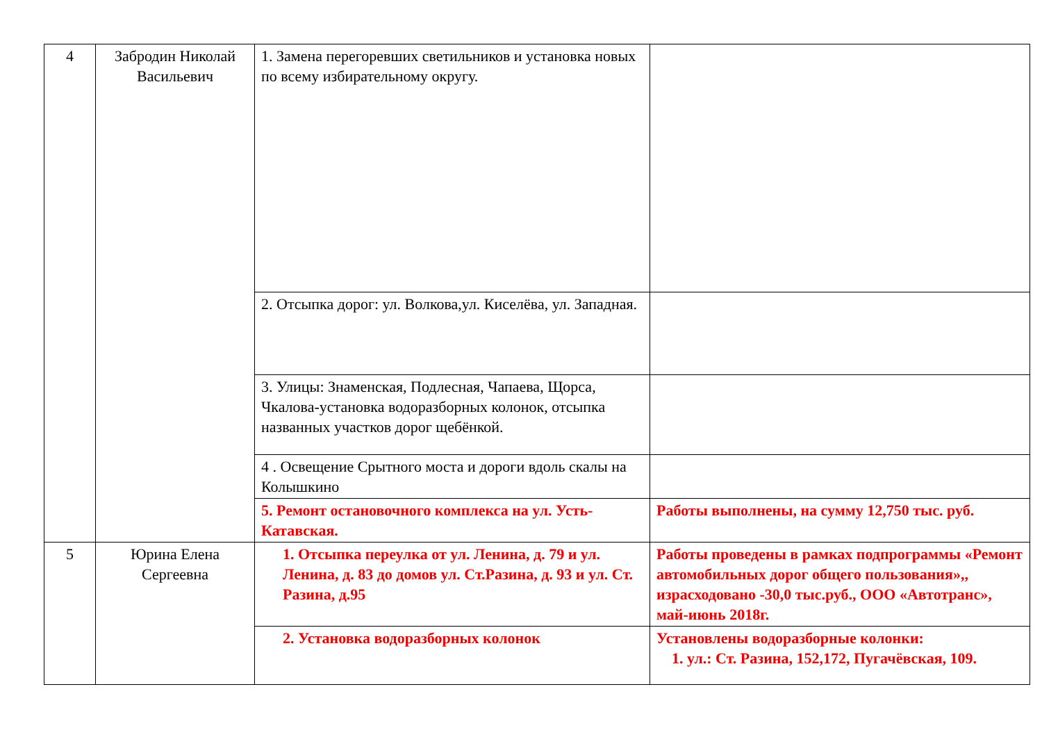| 4 | Забродин Николай Васильевич | 1. Замена перегоревших светильников и установка новых по всему избирательному округу. | |
| | | 2. Отсыпка дорог: ул. Волкова,ул. Киселёва, ул. Западная. | |
| | | 3. Улицы: Знаменская, Подлесная, Чапаева, Щорса, Чкалова-установка водоразборных колонок, отсыпка названных участков дорог щебёнкой. | |
| | | 4 . Освещение Срытного моста и дороги вдоль скалы на Колышкино | |
| | | 5. Ремонт остановочного комплекса на ул. Усть-Катавская. | Работы выполнены, на сумму 12,750 тыс. руб. |
| 5 | Юрина Елена Сергеевна | 1. Отсыпка переулка от ул. Ленина, д. 79 и ул. Ленина, д. 83 до домов ул. Ст.Разина, д. 93 и ул. Ст. Разина, д.95 | Работы проведены в рамках подпрограммы «Ремонт автомобильных дорог общего пользования»,, израсходовано -30,0 тыс.руб., ООО «Автотранс», май-июнь 2018г. |
| | | 2. Установка водоразборных колонок | Установлены водоразборные колонки: 1. ул.: Ст. Разина, 152,172, Пугачёвская, 109. |